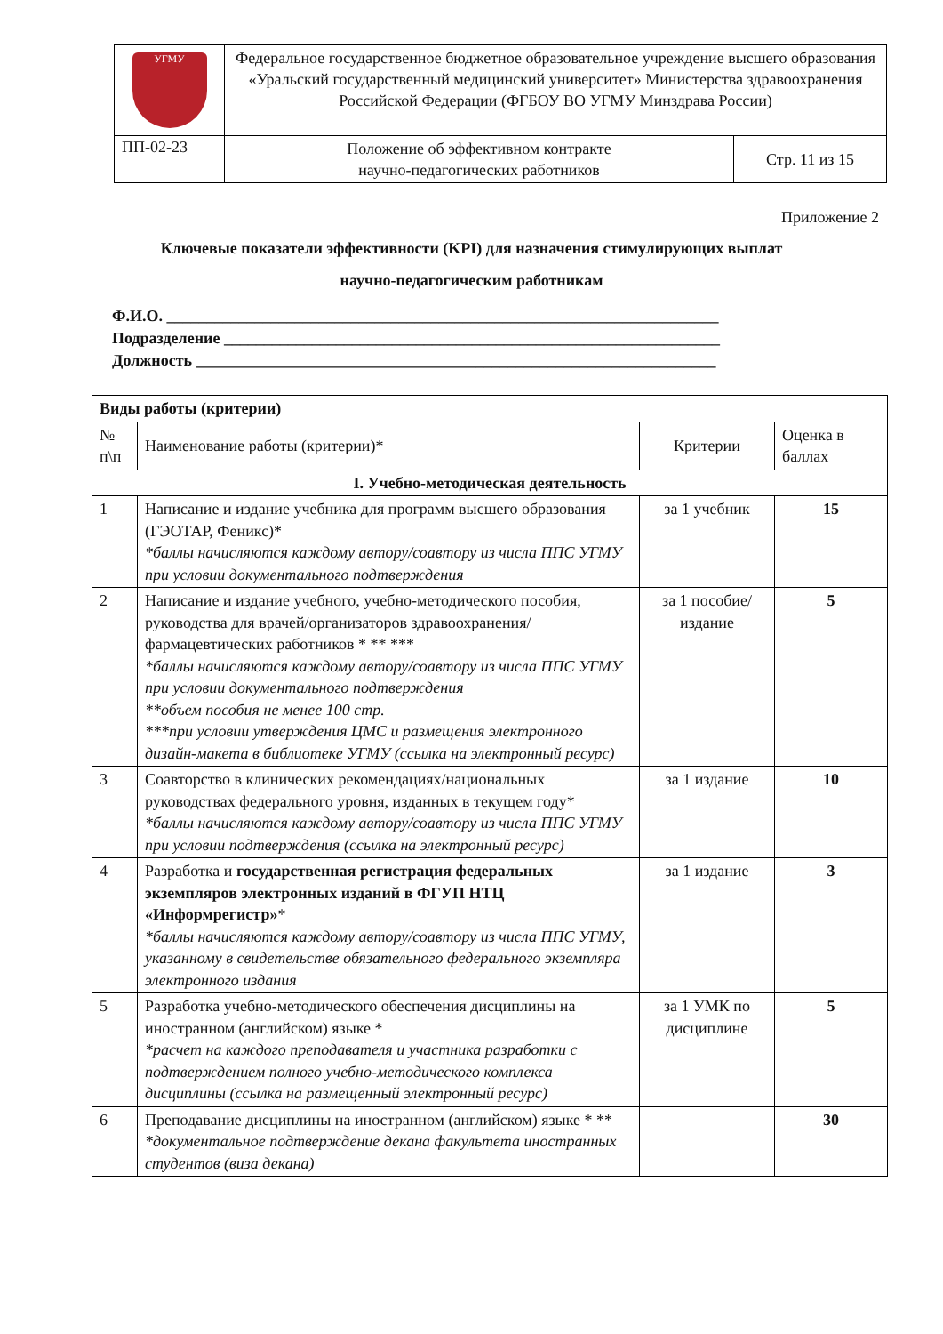| УГМУ | Федеральное государственное бюджетное образовательное учреждение высшего образования «Уральский государственный медицинский университет» Министерства здравоохранения Российской Федерации (ФГБОУ ВО УГМУ Минздрава России) | |
| ПП-02-23 | Положение об эффективном контракте научно-педагогических работников | Стр. 11 из 15 |
Приложение 2
Ключевые показатели эффективности (KPI) для назначения стимулирующих выплат
научно-педагогическим работникам
Ф.И.О. _____________________________________________________________________
Подразделение ______________________________________________________________
Должность _________________________________________________________________
| Виды работы (критерии) | | | |
| --- | --- | --- | --- |
| № п\п | Наименование работы (критерии)* | Критерии | Оценка в баллах |
| I. Учебно-методическая деятельность | | | |
| 1 | Написание и издание учебника для программ высшего образования (ГЭОТАР, Феникс)* *баллы начисляются каждому автору/соавтору из числа ППС УГМУ при условии документального подтверждения | за 1 учебник | 15 |
| 2 | Написание и издание учебного, учебно-методического пособия, руководства для врачей/организаторов здравоохранения/фармацевтических работников * ** *** *баллы начисляются каждому автору/соавтору из числа ППС УГМУ при условии документального подтверждения **объем пособия не менее 100 стр. ***при условии утверждения ЦМС и размещения электронного дизайн-макета в библиотеке УГМУ (ссылка на электронный ресурс) | за 1 пособие/ издание | 5 |
| 3 | Соавторство в клинических рекомендациях/национальных руководствах федерального уровня, изданных в текущем году* *баллы начисляются каждому автору/соавтору из числа ППС УГМУ при условии подтверждения (ссылка на электронный ресурс) | за 1 издание | 10 |
| 4 | Разработка и государственная регистрация федеральных экземпляров электронных изданий в ФГУП НТЦ «Информрегистр» * *баллы начисляются каждому автору/соавтору из числа ППС УГМУ, указанному в свидетельстве обязательного федерального экземпляра электронного издания | за 1 издание | 3 |
| 5 | Разработка учебно-методического обеспечения дисциплины на иностранном (английском) языке * *расчет на каждого преподавателя и участника разработки с подтверждением полного учебно-методического комплекса дисциплины (ссылка на размещенный электронный ресурс) | за 1 УМК по дисциплине | 5 |
| 6 | Преподавание дисциплины на иностранном (английском) языке * ** *документальное подтверждение декана факультета иностранных студентов (виза декана) | | 30 |